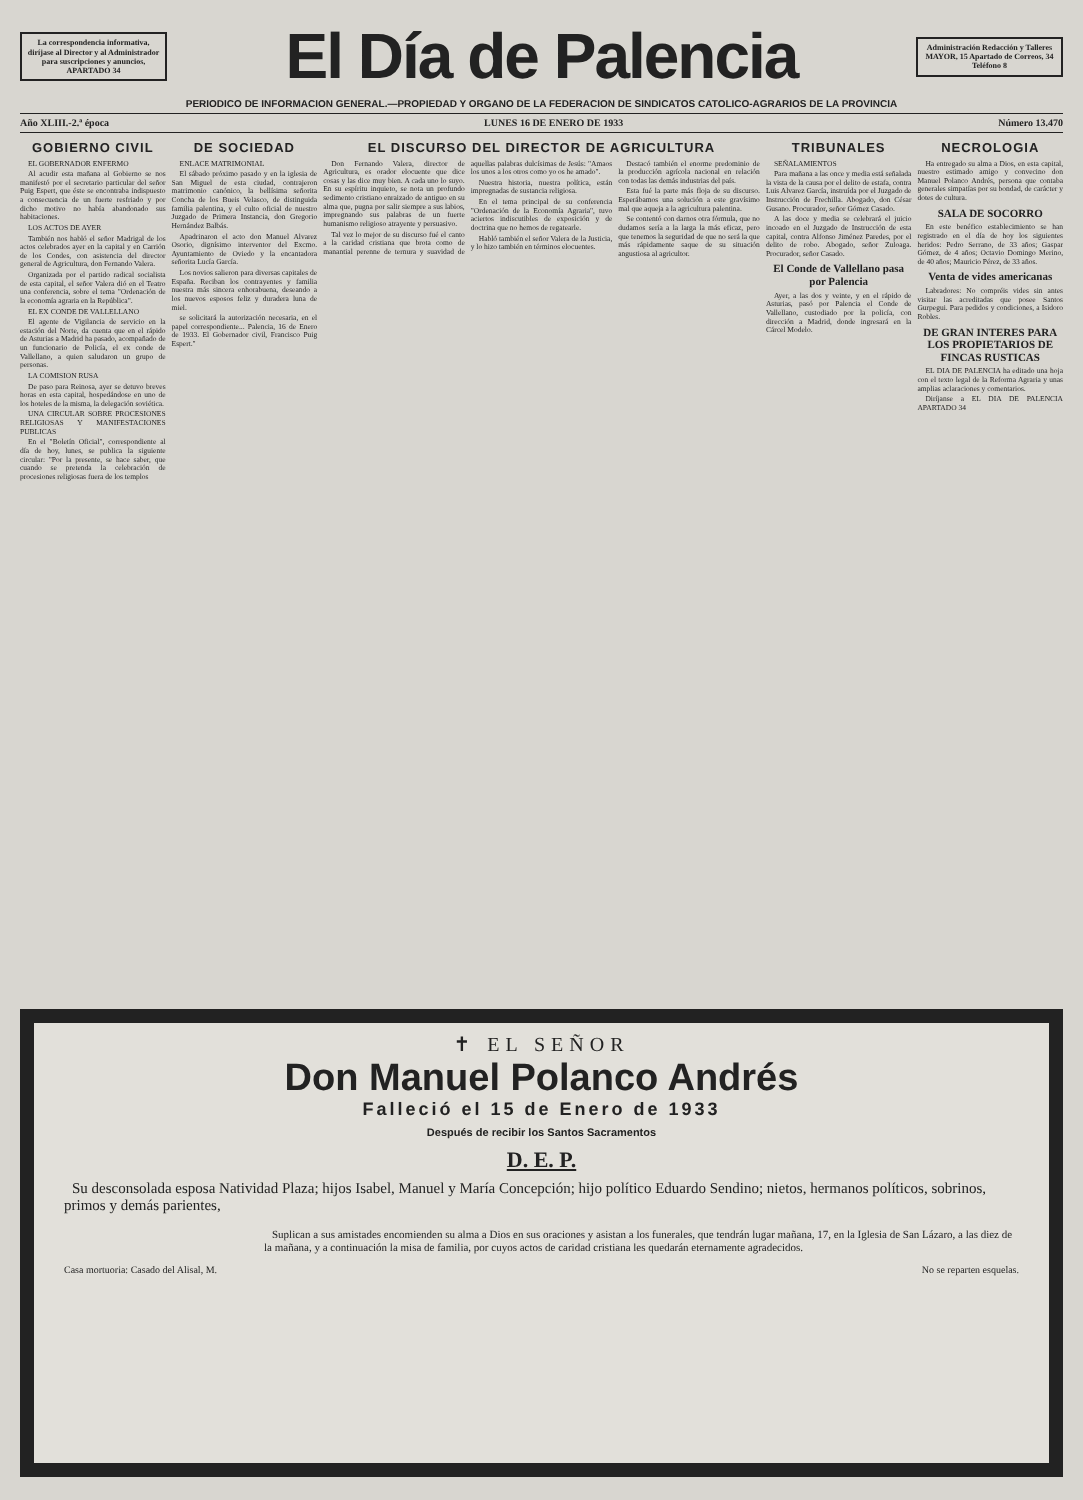La correspondencia informativa, diríjase al Director y al Administrador para suscripciones y anuncios, APARTADO 34
El Día de Palencia
Administración Redacción y Talleres MAYOR, 15 Apartado de Correos, 34 Teléfono 8
PERIODICO DE INFORMACION GENERAL.—PROPIEDAD Y ORGANO DE LA FEDERACION DE SINDICATOS CATOLICO-AGRARIOS DE LA PROVINCIA
Año XLIII.-2.ª época LUNES 16 DE ENERO DE 1933 Número 13.470
GOBIERNO CIVIL
EL GOBERNADOR ENFERMO
Al acudir esta mañana al Gobierno se nos manifestó por el secretario particular del señor Puig Espert, que éste se encontraba indispuesto a consecuencia de un fuerte resfriado y por dicho motivo no había abandonado sus habitaciones.
LOS ACTOS DE AYER
También nos habló el señor Madrigal de los actos celebrados ayer en la capital y en Carrión de los Condes, con asistencia del director general de Agricultura, don Fernando Valera.
Organizada por el partido radical socialista de esta capital, el señor Valera dió en el Teatro una conferencia, sobre el tema "Ordenación de la economía agraria en la República".
EL EX CONDE DE VALLELLANO
El agente de Vigilancia de servicio en la estación del Norte, da cuenta que en el rápido de Asturias a Madrid ha pasado, acompañado de un funcionario de Policía, el ex conde de Vallellano, a quien saludaron un grupo de personas.
LA COMISION RUSA
De paso para Reinosa, ayer se detuvo breves horas en esta capital, hospedándose en uno de los hoteles de la misma, la delegación soviética.
UNA CIRCULAR SOBRE PROCESIONES RELIGIOSAS Y MANIFESTACIONES PUBLICAS
En el "Boletín Oficial", correspondiente al día de hoy, lunes, se publica la siguiente circular: "Por la presente, se hace saber, que cuando se pretenda la celebración de procesiones religiosas fuera de los templos
DE SOCIEDAD
ENLACE MATRIMONIAL
El sábado próximo pasado y en la iglesia de San Miguel de esta ciudad, contrajeron matrimonio canónico, la bellísima señorita Concha de los Bueis Velasco, de distinguida familia palentina, y el culto oficial de nuestro Juzgado de Primera Instancia, don Gregorio Hernández Balbás.
Apadrinaron el acto don Manuel Alvarez Osorio, dignísimo interventor del Excmo. Ayuntamiento de Oviedo y la encantadora señorita Lucía García.
Los novios salieron para diversas capitales de España. Reciban los contrayentes y familia nuestra más sincera enhorabuena, deseando a los nuevos esposos feliz y duradera luna de miel.
se solicitará la autorización necesaria, en el papel correspondiente... Palencia, 16 de Enero de 1933. El Gobernador civil, Francisco Puig Espert."
EL DISCURSO DEL DIRECTOR DE AGRICULTURA
Don Fernando Valera, director de Agricultura, es orador elocuente que dice cosas y las dice muy bien. A cada uno lo suyo. En su espíritu inquieto, se nota un profundo sedimento cristiano enraizado de antiguo en su alma que, pugna por salir siempre a sus labios, impregnando sus palabras de un fuerte humanismo religioso atrayente y persuasivo.
Tal vez lo mejor de su discurso fué el canto a la caridad cristiana que brota como de manantial perenne de ternura y suavidad de aquellas palabras dulcísimas de Jesús: "Amaos los unos a los otros como yo os he amado".
Nuestra historia, nuestra política, están impregnadas de sustancia religiosa.
En el tema principal de su conferencia "Ordenación de la Economía Agraria", tuvo aciertos indiscutibles de exposición y de doctrina que no hemos de regatearle.
Habló también el señor Valera de la Justicia, y lo hizo también en términos elocuentes.
Destacó también el enorme predominio de la producción agrícola nacional en relación con todas las demás industrias del país.
Esta fué la parte más floja de su discurso. Esperábamos una solución a este gravísimo mal que aqueja a la agricultura palentina.
Se contentó con darnos otra fórmula, que no dudamos sería a la larga la más eficaz, pero que tenemos la seguridad de que no será la que más rápidamente saque de su situación angustiosa al agricultor.
TRIBUNALES
SEÑALAMIENTOS
Para mañana a las once y media está señalada la vista de la causa por el delito de estafa, contra Luis Alvarez García, instruída por el Juzgado de Instrucción de Frechilla. Abogado, don César Gusano. Procurador, señor Gómez Casado.
A las doce y media se celebrará el juicio incoado en el Juzgado de Instrucción de esta capital, contra Alfonso Jiménez Paredes, por el delito de robo. Abogado, señor Zuloaga. Procurador, señor Casado.
El Conde de Vallellano pasa por Palencia
Ayer, a las dos y veinte, y en el rápido de Asturias, pasó por Palencia el Conde de Vallellano, custodiado por la policía, con dirección a Madrid, donde ingresará en la Cárcel Modelo.
NECROLOGIA
Ha entregado su alma a Dios, en esta capital, nuestro estimado amigo y convecino don Manuel Polanco Andrés, persona que contaba generales simpatías por su bondad, de carácter y dotes de cultura.
SALA DE SOCORRO
En este benéfico establecimiento se han registrado en el día de hoy los siguientes heridos: Pedro Serrano, de 33 años; Gaspar Gómez, de 4 años; Octavio Domingo Merino, de 40 años; Mauricio Pérez, de 33 años.
Venta de vides americanas
Labradores: No compréis vides sin antes visitar las acreditadas que posee Santos Gurpegui. Para pedidos y condiciones, a Isidoro Robles.
DE GRAN INTERES PARA LOS PROPIETARIOS DE FINCAS RUSTICAS
EL DIA DE PALENCIA ha editado una hoja con el texto legal de la Reforma Agraria y unas amplias aclaraciones y comentarios.
Diríjanse a EL DIA DE PALENCIA APARTADO 34
✝ EL SEÑOR
Don Manuel Polanco Andrés
Falleció el 15 de Enero de 1933
Después de recibir los Santos Sacramentos
D. E. P.
Su desconsolada esposa Natividad Plaza; hijos Isabel, Manuel y María Concepción; hijo político Eduardo Sendino; nietos, hermanos políticos, sobrinos, primos y demás parientes,
Suplican a sus amistades encomienden su alma a Dios en sus oraciones y asistan a los funerales, que tendrán lugar mañana, 17, en la Iglesia de San Lázaro, a las diez de la mañana, y a continuación la misa de familia, por cuyos actos de caridad cristiana les quedarán eternamente agradecidos.
Casa mortuoria: Casado del Alisal, M. No se reparten esquelas.